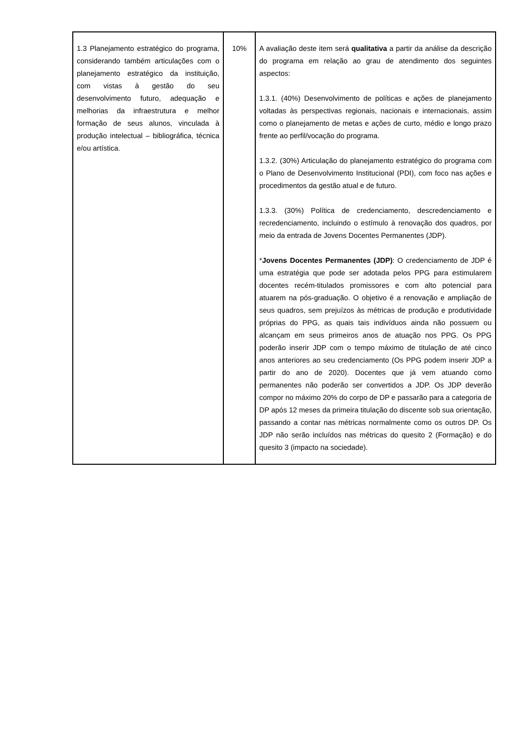| 1.3 Planejamento estratégico do programa, considerando também articulações com o planejamento estratégico da instituição, com vistas à gestão do seu desenvolvimento futuro, adequação e melhorias da infraestrutura e melhor formação de seus alunos, vinculada à produção intelectual – bibliográfica, técnica e/ou artística. | 10% | A avaliação deste item será qualitativa a partir da análise da descrição do programa em relação ao grau de atendimento dos seguintes aspectos: 1.3.1. (40%) Desenvolvimento de políticas e ações de planejamento voltadas às perspectivas regionais, nacionais e internacionais, assim como o planejamento de metas e ações de curto, médio e longo prazo frente ao perfil/vocação do programa. 1.3.2. (30%) Articulação do planejamento estratégico do programa com o Plano de Desenvolvimento Institucional (PDI), com foco nas ações e procedimentos da gestão atual e de futuro. 1.3.3. (30%) Política de credenciamento, descredenciamento e recredenciamento, incluindo o estímulo à renovação dos quadros, por meio da entrada de Jovens Docentes Permanentes (JDP). * Jovens Docentes Permanentes (JDP) : O credenciamento de JDP é uma estratégia que pode ser adotada pelos PPG para estimularem docentes recém-titulados promissores e com alto potencial para atuarem na pós-graduação. O objetivo é a renovação e ampliação de seus quadros, sem prejuízos às métricas de produção e produtividade próprias do PPG, as quais tais indivíduos ainda não possuem ou alcançam em seus primeiros anos de atuação nos PPG. Os PPG poderão inserir JDP com o tempo máximo de titulação de até cinco anos anteriores ao seu credenciamento (Os PPG podem inserir JDP a partir do ano de 2020). Docentes que já vem atuando como permanentes não poderão ser convertidos a JDP. Os JDP deverão compor no máximo 20% do corpo de DP e passarão para a categoria de DP após 12 meses da primeira titulação do discente sob sua orientação, passando a contar nas métricas normalmente como os outros DP. Os JDP não serão incluídos nas métricas do quesito 2 (Formação) e do quesito 3 (impacto na sociedade). |